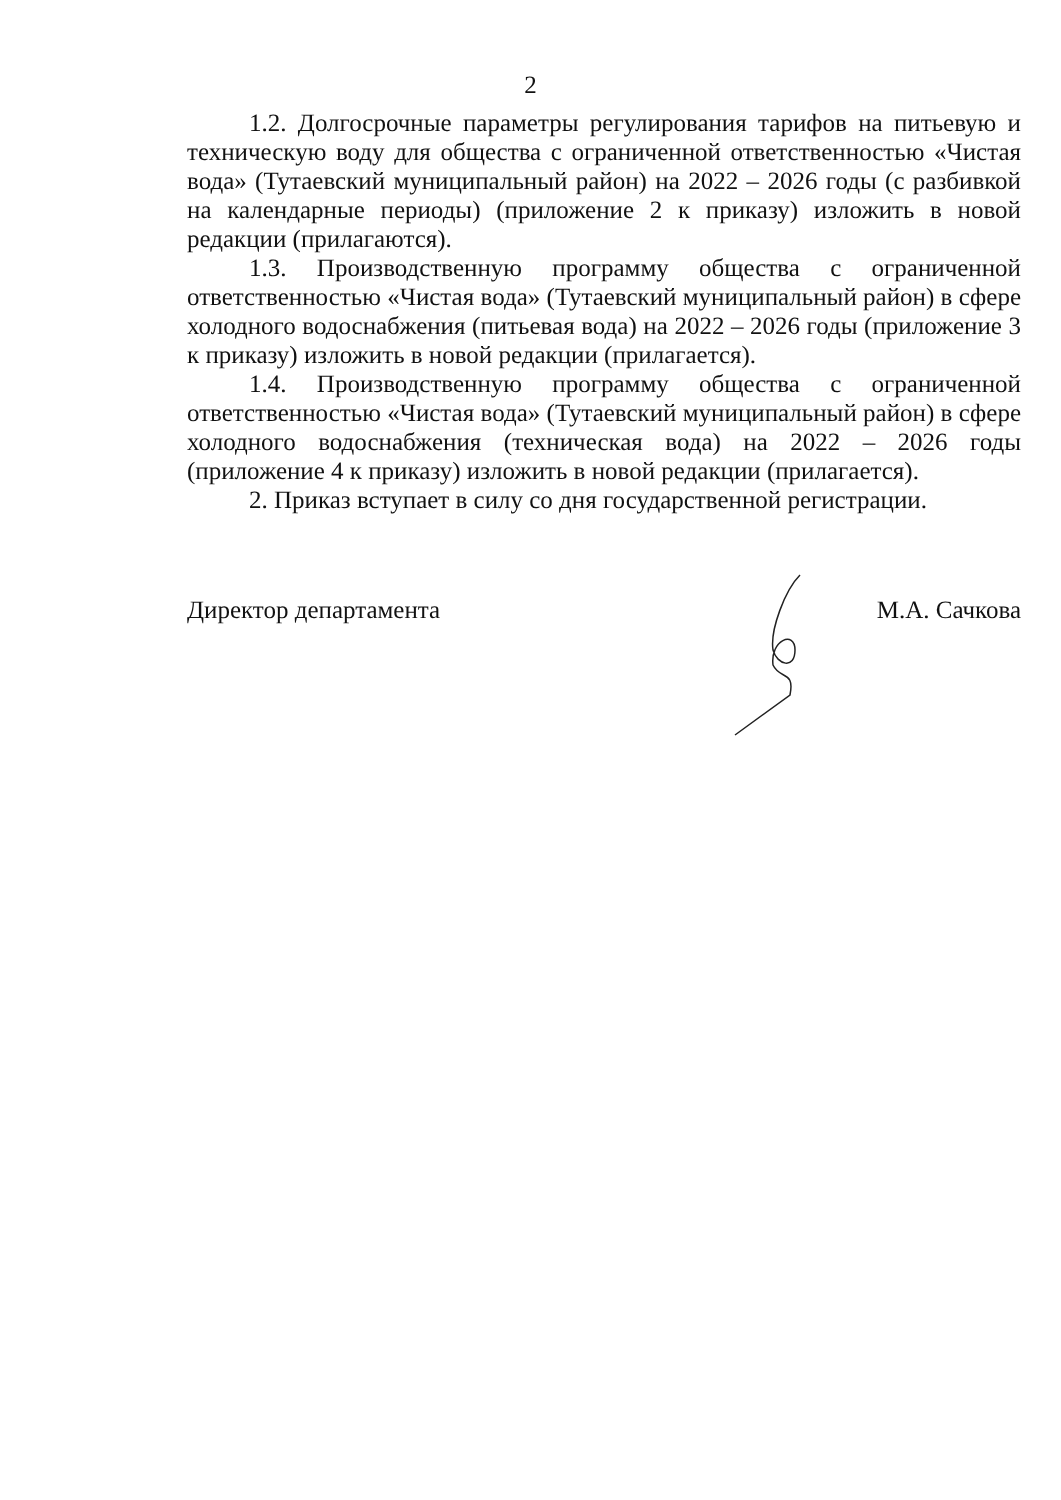2
1.2. Долгосрочные параметры регулирования тарифов на питьевую и техническую воду для общества с ограниченной ответственностью «Чистая вода» (Тутаевский муниципальный район) на 2022 – 2026 годы (с разбивкой на календарные периоды) (приложение 2 к приказу) изложить в новой редакции (прилагаются).
1.3. Производственную программу общества с ограниченной ответственностью «Чистая вода» (Тутаевский муниципальный район) в сфере холодного водоснабжения (питьевая вода) на 2022 – 2026 годы (приложение 3 к приказу) изложить в новой редакции (прилагается).
1.4. Производственную программу общества с ограниченной ответственностью «Чистая вода» (Тутаевский муниципальный район) в сфере холодного водоснабжения (техническая вода) на 2022 – 2026 годы (приложение 4 к приказу) изложить в новой редакции (прилагается).
2. Приказ вступает в силу со дня государственной регистрации.
Директор департамента М.А. Сачкова